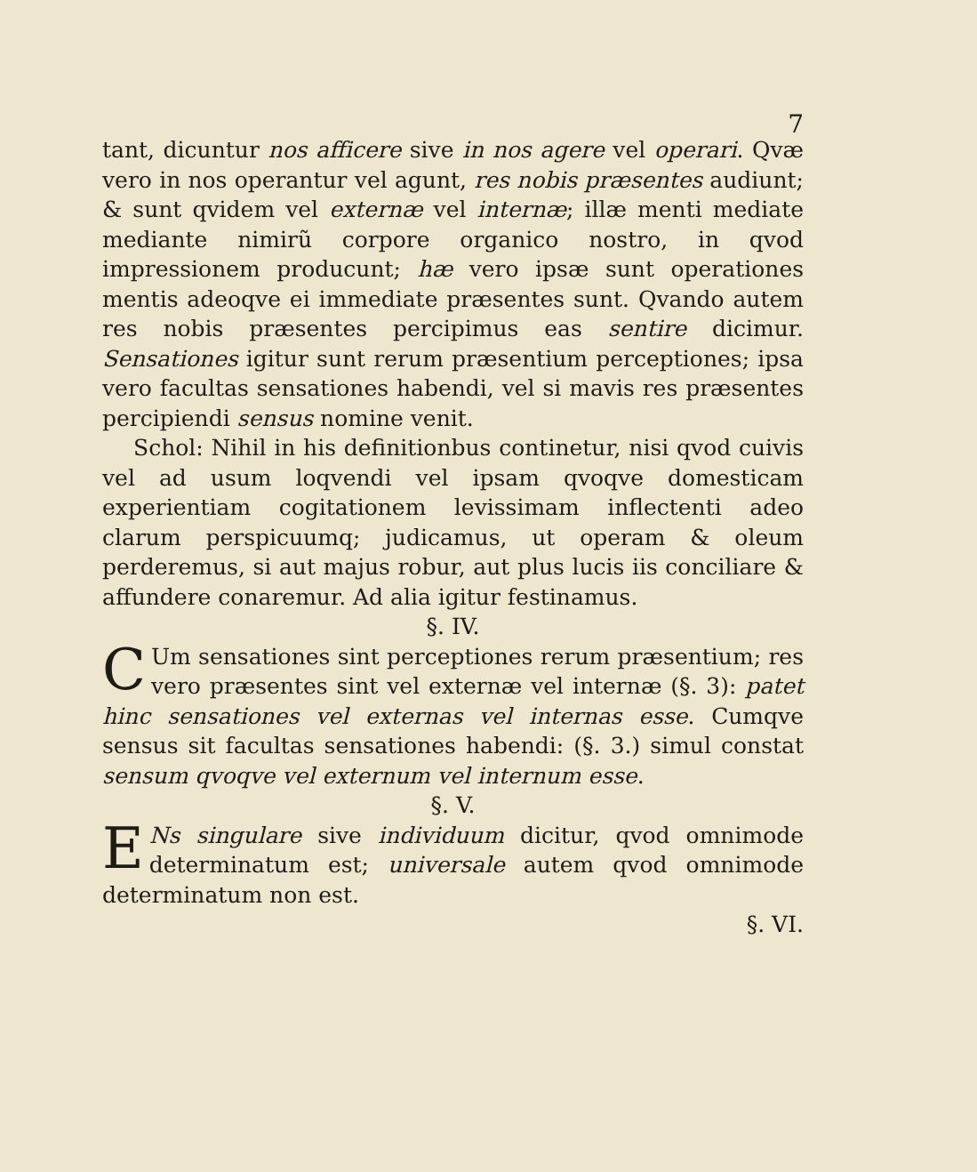7
tant, dicuntur nos afficere sive in nos agere vel operari. Qvæ vero in nos operantur vel agunt, res nobis præsentes audiunt; & sunt qvidem vel externæ vel internæ; illæ menti mediate mediante nimirũ corpore organico nostro, in qvod impressionem producunt; hæ vero ipsæ sunt operationes mentis adeoqve ei immediate præsentes sunt. Qvando autem res nobis præsentes percipimus eas sentire dicimur. Sensationes igitur sunt rerum præsentium perceptiones; ipsa vero facultas sensationes habendi, vel si mavis res præsentes percipiendi sensus nomine venit.
Schol: Nihil in his definitionbus continetur, nisi qvod cuivis vel ad usum loqvendi vel ipsam qvoqve domesticam experientiam cogitationem levissimam inflectenti adeo clarum perspicuumq; judicamus, ut operam & oleum perderemus, si aut majus robur, aut plus lucis iis conciliare & affundere conaremur. Ad alia igitur festinamus.
§. IV.
CUm sensationes sint perceptiones rerum præsentium; res vero præsentes sint vel externæ vel internæ (§. 3): patet hinc sensationes vel externas vel internas esse. Cumqve sensus sit facultas sensationes habendi: (§. 3.) simul constat sensum qvoqve vel externum vel internum esse.
§. V.
ENs singulare sive individuum dicitur, qvod omnimode determinatum est; universale autem qvod omnimode determinatum non est.
§. VI.